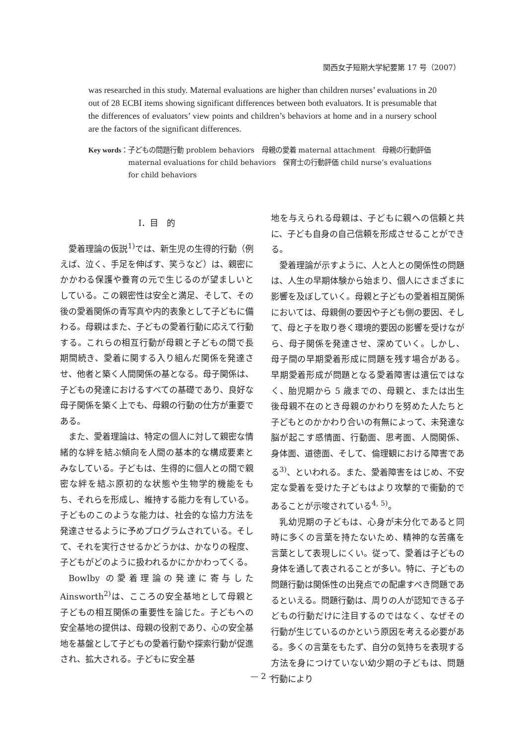関西女子短期大学紀要第 17 号（2007）
was researched in this study. Maternal evaluations are higher than children nurses’ evaluations in 20 out of 28 ECBI items showing significant differences between both evaluators. It is presumable that the differences of evaluators’ view points and children’s behaviors at home and in a nursery school are the factors of the significant differences.
Key words ： 子どもの問題行動 problem behaviors　母親の愛着 maternal attachment　母親の行動評価 maternal evaluations for child behaviors　保育士の行動評価 child nurse’s evaluations for child behaviors
Ⅰ．目　的
愛着理論の仮説<sup>1)</sup>では、新生児の生得的行動（例えば、泣く、手足を伸ばす、笑うなど）は、親密にかかわる保護や養育の元で生じるのが望ましいとしている。この親密性は安全と満足、そして、その後の愛着関係の青写真や内的表象として子どもに備わる。母親はまた、子どもの愛着行動に応えて行動する。これらの相互行動が母親と子どもの間で長期間続き、愛着に関する入り組んだ関係を発達させ、他者と築く人間関係の基となる。母子関係は、子どもの発達におけるすべての基礎であり、良好な母子関係を築く上でも、母親の行動の仕方が重要である。
また、愛着理論は、特定の個人に対して親密な情緒的な絆を結ぶ傾向を人間の基本的な構成要素とみなしている。子どもは、生得的に個人との間で親密な絆を結ぶ原初的な状態や生物学的機能をもち、それらを形成し、維持する能力を有している。子どものこのような能力は、社会的な協力方法を発達させるように予めプログラムされている。そして、それを実行させるかどうかは、かなりの程度、子どもがどのように扱われるかにかかわってくる。
Bowlby の愛着理論の発達に寄与した Ainsworth<sup>2)</sup>は、こころの安全基地として母親と子どもの相互関係の重要性を論じた。子どもへの安全基地の提供は、母親の役割であり、心の安全基地を基盤として子どもの愛着行動や探索行動が促進され、拡大される。子どもに安全基
地を与えられる母親は、子どもに親への信頼と共に、子ども自身の自己信頼を形成させることができる。
愛着理論が示すように、人と人との関係性の問題は、人生の早期体験から始まり、個人にさまざまに影響を及ぼしていく。母親と子どもの愛着相互関係においては、母親側の要因や子ども側の要因、そして、母と子を取り巻く環境的要因の影響を受けながら、母子関係を発達させ、深めていく。しかし、母子間の早期愛着形成に問題を残す場合がある。早期愛着形成が問題となる愛着障害は遺伝ではなく、胎児期から 5 歳までの、母親と、または出生後母親不在のとき母親のかわりを努めた人たちと子どもとのかかわり合いの有無によって、未発達な脳が起こす感情面、行動面、思考面、人間関係、身体面、道徳面、そして、倫理観における障害である<sup>3)</sup>、といわれる。また、愛着障害をはじめ、不安定な愛着を受けた子どもはより攻撃的で衝動的であることが示唆されている<sup>4, 5)</sup>。
乳幼児期の子どもは、心身が未分化であると同時に多くの言葉を持たないため、精神的な苦痛を言葉として表現しにくい。従って、愛着は子どもの身体を通して表されることが多い。特に、子どもの問題行動は関係性の出発点での配慮すべき問題であるといえる。問題行動は、周りの人が認知できる子どもの行動だけに注目するのではなく、なぜその行動が生じているのかという原因を考える必要がある。多くの言葉をもたず、自分の気持ちを表現する方法を身につけていない幼少期の子どもは、問題行動により
— 2 —